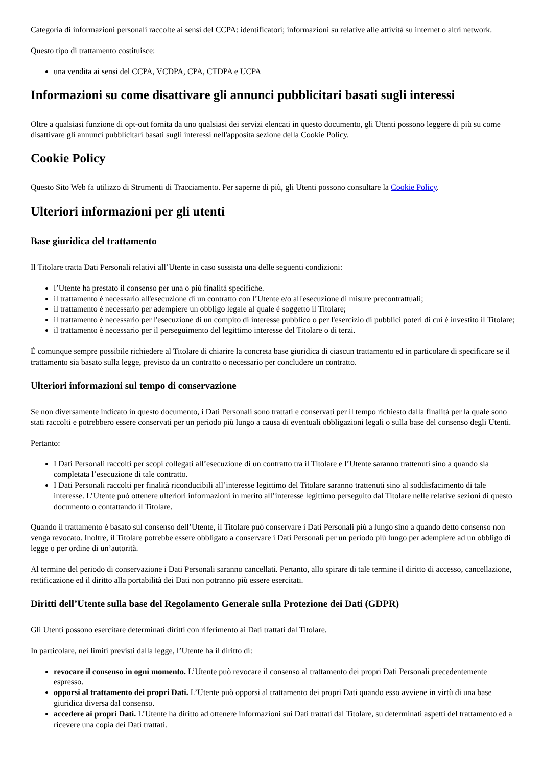Categoria di informazioni personali raccolte ai sensi del CCPA: identificatori; informazioni su relative alle attività su internet o altri network.
Questo tipo di trattamento costituisce:
una vendita ai sensi del CCPA, VCDPA, CPA, CTDPA e UCPA
Informazioni su come disattivare gli annunci pubblicitari basati sugli interessi
Oltre a qualsiasi funzione di opt-out fornita da uno qualsiasi dei servizi elencati in questo documento, gli Utenti possono leggere di più su come disattivare gli annunci pubblicitari basati sugli interessi nell'apposita sezione della Cookie Policy.
Cookie Policy
Questo Sito Web fa utilizzo di Strumenti di Tracciamento. Per saperne di più, gli Utenti possono consultare la Cookie Policy.
Ulteriori informazioni per gli utenti
Base giuridica del trattamento
Il Titolare tratta Dati Personali relativi all’Utente in caso sussista una delle seguenti condizioni:
l’Utente ha prestato il consenso per una o più finalità specifiche.
il trattamento è necessario all'esecuzione di un contratto con l’Utente e/o all'esecuzione di misure precontrattuali;
il trattamento è necessario per adempiere un obbligo legale al quale è soggetto il Titolare;
il trattamento è necessario per l'esecuzione di un compito di interesse pubblico o per l'esercizio di pubblici poteri di cui è investito il Titolare;
il trattamento è necessario per il perseguimento del legittimo interesse del Titolare o di terzi.
È comunque sempre possibile richiedere al Titolare di chiarire la concreta base giuridica di ciascun trattamento ed in particolare di specificare se il trattamento sia basato sulla legge, previsto da un contratto o necessario per concludere un contratto.
Ulteriori informazioni sul tempo di conservazione
Se non diversamente indicato in questo documento, i Dati Personali sono trattati e conservati per il tempo richiesto dalla finalità per la quale sono stati raccolti e potrebbero essere conservati per un periodo più lungo a causa di eventuali obbligazioni legali o sulla base del consenso degli Utenti.
Pertanto:
I Dati Personali raccolti per scopi collegati all’esecuzione di un contratto tra il Titolare e l’Utente saranno trattenuti sino a quando sia completata l’esecuzione di tale contratto.
I Dati Personali raccolti per finalità riconducibili all’interesse legittimo del Titolare saranno trattenuti sino al soddisfacimento di tale interesse. L’Utente può ottenere ulteriori informazioni in merito all’interesse legittimo perseguito dal Titolare nelle relative sezioni di questo documento o contattando il Titolare.
Quando il trattamento è basato sul consenso dell’Utente, il Titolare può conservare i Dati Personali più a lungo sino a quando detto consenso non venga revocato. Inoltre, il Titolare potrebbe essere obbligato a conservare i Dati Personali per un periodo più lungo per adempiere ad un obbligo di legge o per ordine di un’autorità.
Al termine del periodo di conservazione i Dati Personali saranno cancellati. Pertanto, allo spirare di tale termine il diritto di accesso, cancellazione, rettificazione ed il diritto alla portabilità dei Dati non potranno più essere esercitati.
Diritti dell’Utente sulla base del Regolamento Generale sulla Protezione dei Dati (GDPR)
Gli Utenti possono esercitare determinati diritti con riferimento ai Dati trattati dal Titolare.
In particolare, nei limiti previsti dalla legge, l’Utente ha il diritto di:
revocare il consenso in ogni momento. L’Utente può revocare il consenso al trattamento dei propri Dati Personali precedentemente espresso.
opporsi al trattamento dei propri Dati. L’Utente può opporsi al trattamento dei propri Dati quando esso avviene in virtù di una base giuridica diversa dal consenso.
accedere ai propri Dati. L’Utente ha diritto ad ottenere informazioni sui Dati trattati dal Titolare, su determinati aspetti del trattamento ed a ricevere una copia dei Dati trattati.